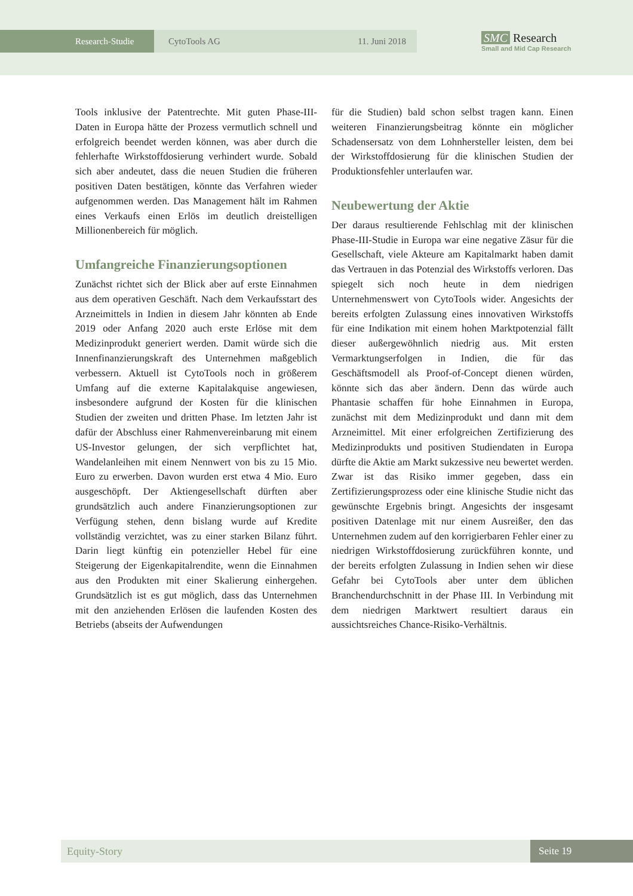Research-Studie CytoTools AG 11. Juni 2018
SMC Research
Small and Mid Cap Research
Tools inklusive der Patentrechte. Mit guten Phase-III-Daten in Europa hätte der Prozess vermutlich schnell und erfolgreich beendet werden können, was aber durch die fehlerhafte Wirkstoffdosierung verhindert wurde. Sobald sich aber andeutet, dass die neuen Studien die früheren positiven Daten bestätigen, könnte das Verfahren wieder aufgenommen werden. Das Management hält im Rahmen eines Verkaufs einen Erlös im deutlich dreistelligen Millionenbereich für möglich.
Umfangreiche Finanzierungsoptionen
Zunächst richtet sich der Blick aber auf erste Einnahmen aus dem operativen Geschäft. Nach dem Verkaufsstart des Arzneimittels in Indien in diesem Jahr könnten ab Ende 2019 oder Anfang 2020 auch erste Erlöse mit dem Medizinprodukt generiert werden. Damit würde sich die Innenfinanzierungskraft des Unternehmen maßgeblich verbessern. Aktuell ist CytoTools noch in größerem Umfang auf die externe Kapitalakquise angewiesen, insbesondere aufgrund der Kosten für die klinischen Studien der zweiten und dritten Phase. Im letzten Jahr ist dafür der Abschluss einer Rahmenvereinbarung mit einem US-Investor gelungen, der sich verpflichtet hat, Wandelanleihen mit einem Nennwert von bis zu 15 Mio. Euro zu erwerben. Davon wurden erst etwa 4 Mio. Euro ausgeschöpft. Der Aktiengesellschaft dürften aber grundsätzlich auch andere Finanzierungsoptionen zur Verfügung stehen, denn bislang wurde auf Kredite vollständig verzichtet, was zu einer starken Bilanz führt. Darin liegt künftig ein potenzieller Hebel für eine Steigerung der Eigenkapitalrendite, wenn die Einnahmen aus den Produkten mit einer Skalierung einhergehen. Grundsätzlich ist es gut möglich, dass das Unternehmen mit den anziehenden Erlösen die laufenden Kosten des Betriebs (abseits der Aufwendungen
für die Studien) bald schon selbst tragen kann. Einen weiteren Finanzierungsbeitrag könnte ein möglicher Schadensersatz von dem Lohnhersteller leisten, dem bei der Wirkstoffdosierung für die klinischen Studien der Produktionsfehler unterlaufen war.
Neubewertung der Aktie
Der daraus resultierende Fehlschlag mit der klinischen Phase-III-Studie in Europa war eine negative Zäsur für die Gesellschaft, viele Akteure am Kapitalmarkt haben damit das Vertrauen in das Potenzial des Wirkstoffs verloren. Das spiegelt sich noch heute in dem niedrigen Unternehmenswert von CytoTools wider. Angesichts der bereits erfolgten Zulassung eines innovativen Wirkstoffs für eine Indikation mit einem hohen Marktpotenzial fällt dieser außergewöhnlich niedrig aus. Mit ersten Vermarktungserfolgen in Indien, die für das Geschäftsmodell als Proof-of-Concept dienen würden, könnte sich das aber ändern. Denn das würde auch Phantasie schaffen für hohe Einnahmen in Europa, zunächst mit dem Medizinprodukt und dann mit dem Arzneimittel. Mit einer erfolgreichen Zertifizierung des Medizinprodukts und positiven Studiendaten in Europa dürfte die Aktie am Markt sukzessive neu bewertet werden. Zwar ist das Risiko immer gegeben, dass ein Zertifizierungsprozess oder eine klinische Studie nicht das gewünschte Ergebnis bringt. Angesichts der insgesamt positiven Datenlage mit nur einem Ausreißer, den das Unternehmen zudem auf den korrigierbaren Fehler einer zu niedrigen Wirkstoffdosierung zurückführen konnte, und der bereits erfolgten Zulassung in Indien sehen wir diese Gefahr bei CytoTools aber unter dem üblichen Branchendurchschnitt in der Phase III. In Verbindung mit dem niedrigen Marktwert resultiert daraus ein aussichtsreiches Chance-Risiko-Verhältnis.
Equity-Story Seite 19